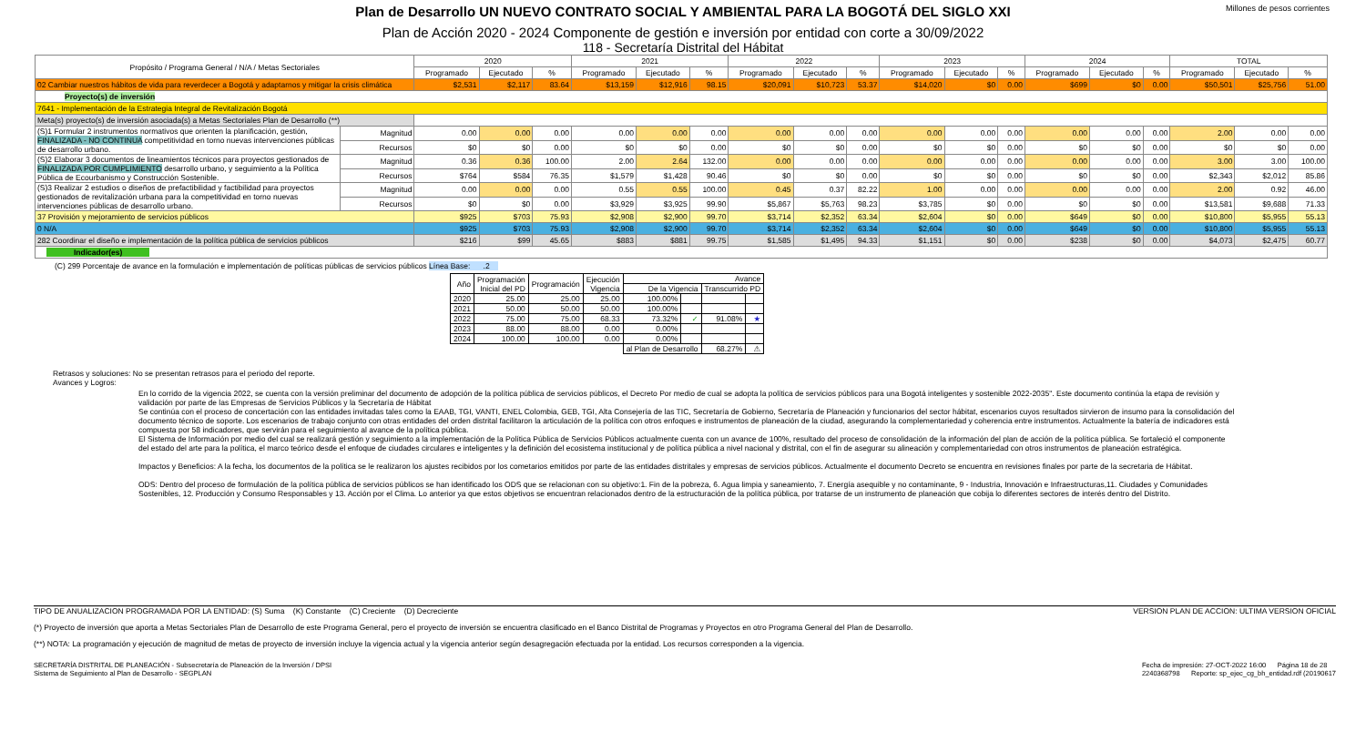Millones de pesos corrientes
Plan de Desarrollo UN NUEVO CONTRATO SOCIAL Y AMBIENTAL PARA LA BOGOTÁ DEL SIGLO XXI
Plan de Acción 2020 - 2024 Componente de gestión e inversión por entidad con corte a 30/09/2022
118 - Secretaría Distrital del Hábitat
| Propósito / Programa General / N/A / Metas Sectoriales | | 2020 | | | 2021 | | | 2022 | | | 2023 | | | 2024 | | | TOTAL | | |
| --- | --- | --- | --- | --- | --- | --- | --- | --- | --- | --- | --- | --- | --- | --- | --- | --- | --- | --- | --- |
| | | Programado | Ejecutado | % | Programado | Ejecutado | % | Programado | Ejecutado | % | Programado | Ejecutado | % | Programado | Ejecutado | % | Programado | Ejecutado | % |
| 02 Cambiar nuestros hábitos de vida para reverdecer a Bogotá y adaptarnos y mitigar la crisis climática | | $2,531 | $2,117 | 83.64 | $13,159 | $12,916 | 98.15 | $20,091 | $10,723 | 53.37 | $14,020 | $0 | 0.00 | $699 | $0 | 0.00 | $50,501 | $25,756 | 51.00 |
| Proyecto(s) de inversión | | | | | | | | | | | | | | | | | | | |
| 7641 - Implementación de la Estrategia Integral de Revitalización Bogotá | | | | | | | | | | | | | | | | | | | |
| Meta(s) proyecto(s) de inversión asociada(s) a Metas Sectoriales Plan de Desarrollo (**) | | | | | | | | | | | | | | | | | | | |
| (S)1 Formular 2 instrumentos normativos que orienten la planificación, gestión, FINALIZADA - NO CONTINUA competitividad en torno nuevas intervenciones públicas de desarrollo urbano. | Magnitud | 0.00 | 0.00 | 0.00 | 0.00 | 0.00 | 0.00 | 0.00 | 0.00 | 0.00 | 0.00 | 0.00 | 0.00 | 0.00 | 0.00 | 0.00 | 2.00 | 0.00 | 0.00 |
| | Recursos | $0 | $0 | 0.00 | $0 | $0 | 0.00 | $0 | $0 | 0.00 | $0 | $0 | 0.00 | $0 | $0 | 0.00 | $0 | $0 | 0.00 |
| (S)2 Elaborar 3 documentos de lineamientos técnicos para proyectos gestionados de FINALIZADA POR CUMPLIMIENTO desarrollo urbano, y seguimiento a la Política Pública de Ecourbanismo y Construcción Sostenible. | Magnitud | 0.36 | 0.36 | 100.00 | 2.00 | 2.64 | 132.00 | 0.00 | 0.00 | 0.00 | 0.00 | 0.00 | 0.00 | 0.00 | 0.00 | 0.00 | 3.00 | 3.00 | 100.00 |
| | Recursos | $764 | $584 | 76.35 | $1,579 | $1,428 | 90.46 | $0 | $0 | 0.00 | $0 | $0 | 0.00 | $0 | $0 | 0.00 | $2,343 | $2,012 | 85.86 |
| (S)3 Realizar 2 estudios o diseños de prefactibilidad y factibilidad para proyectos gestionados de revitalización urbana para la competitividad en torno nuevas intervenciones públicas de desarrollo urbano. | Magnitud | 0.00 | 0.00 | 0.00 | 0.55 | 0.55 | 100.00 | 0.45 | 0.37 | 82.22 | 1.00 | 0.00 | 0.00 | 0.00 | 0.00 | 0.00 | 2.00 | 0.92 | 46.00 |
| | Recursos | $0 | $0 | 0.00 | $3,929 | $3,925 | 99.90 | $5,867 | $5,763 | 98.23 | $3,785 | $0 | 0.00 | $0 | $0 | 0.00 | $13,581 | $9,688 | 71.33 |
| 37 Provisión y mejoramiento de servicios públicos | | $925 | $703 | 75.93 | $2,908 | $2,900 | 99.70 | $3,714 | $2,352 | 63.34 | $2,604 | $0 | 0.00 | $649 | $0 | 0.00 | $10,800 | $5,955 | 55.13 |
| 0 N/A | | $925 | $703 | 75.93 | $2,908 | $2,900 | 99.70 | $3,714 | $2,352 | 63.34 | $2,604 | $0 | 0.00 | $649 | $0 | 0.00 | $10,800 | $5,955 | 55.13 |
| 282 Coordinar el diseño e implementación de la política pública de servicios públicos | | $216 | $99 | 45.65 | $883 | $881 | 99.75 | $1,585 | $1,495 | 94.33 | $1,151 | $0 | 0.00 | $238 | $0 | 0.00 | $4,073 | $2,475 | 60.77 |
| Indicador(es) | | | | | | | | | | | | | | | | | | | |
(C) 299 Porcentaje de avance en la formulación e implementación de políticas públicas de servicios públicos Línea Base: .2
| Año | Programación Inicial del PD | Programación | Ejecución Vigencia | Avance | | | |
| --- | --- | --- | --- | --- | --- | --- | --- |
| | | | | De la Vigencia | | Transcurrido PD | |
| 2020 | 25.00 | 25.00 | 25.00 | 100.00% | | | |
| 2021 | 50.00 | 50.00 | 50.00 | 100.00% | | | |
| 2022 | 75.00 | 75.00 | 68.33 | 73.32% | ✓ | 91.08% | ★ |
| 2023 | 88.00 | 88.00 | 0.00 | 0.00% | | | |
| 2024 | 100.00 | 100.00 | 0.00 | 0.00% | | | |
| | | | | al Plan de Desarrollo | | 68.27% | ⚠ |
Retrasos y soluciones: No se presentan retrasos para el periodo del reporte.
Avances y Logros:
En lo corrido de la vigencia 2022, se cuenta con la versión preliminar del documento de adopción de la política pública de servicios públicos, el Decreto Por medio de cual se adopta la política de servicios públicos para una Bogotá inteligentes y sostenible 2022-2035". Este documento continúa la etapa de revisión y validación por parte de las Empresas de Servicios Públicos y la Secretaría de Hábitat
Se continúa con el proceso de concertación con las entidades invitadas tales como la EAAB, TGI, VANTI, ENEL Colombia, GEB, TGI, Alta Consejería de las TIC, Secretaría de Gobierno, Secretaría de Planeación y funcionarios del sector hábitat, escenarios cuyos resultados sirvieron de insumo para la consolidación del documento técnico de soporte. Los escenarios de trabajo conjunto con otras entidades del orden distrital facilitaron la articulación de la política con otros enfoques e instrumentos de planeación de la ciudad, asegurando la complementariedad y coherencia entre instrumentos. Actualmente la batería de indicadores está compuesta por 58 indicadores, que servirán para el seguimiento al avance de la política pública.
El Sistema de Información por medio del cual se realizará gestión y seguimiento a la implementación de la Política Pública de Servicios Públicos actualmente cuenta con un avance de 100%, resultado del proceso de consolidación de la información del plan de acción de la política pública. Se fortaleció el componente del estado del arte para la política, el marco teórico desde el enfoque de ciudades circulares e inteligentes y la definición del ecosistema institucional y de política pública a nivel nacional y distrital, con el fin de asegurar su alineación y complementariedad con otros instrumentos de planeación estratégica.
Impactos y Beneficios: A la fecha, los documentos de la política se le realizaron los ajustes recibidos por los cometarios emitidos por parte de las entidades distritales y empresas de servicios públicos. Actualmente el documento Decreto se encuentra en revisiones finales por parte de la secretaria de Hábitat.
ODS: Dentro del proceso de formulación de la política pública de servicios públicos se han identificado los ODS que se relacionan con su objetivo:1. Fin de la pobreza, 6. Agua limpia y saneamiento, 7. Energía asequible y no contaminante, 9 - Industria, Innovación e Infraestructuras,11. Ciudades y Comunidades Sostenibles, 12. Producción y Consumo Responsables y 13. Acción por el Clima. Lo anterior ya que estos objetivos se encuentran relacionados dentro de la estructuración de la política pública, por tratarse de un instrumento de planeación que cobija lo diferentes sectores de interés dentro del Distrito.
TIPO DE ANUALIZACION PROGRAMADA POR LA ENTIDAD: (S) Suma (K) Constante (C) Creciente (D) Decreciente VERSION PLAN DE ACCION: ULTIMA VERSION OFICIAL
(*) Proyecto de inversión que aporta a Metas Sectoriales Plan de Desarrollo de este Programa General, pero el proyecto de inversión se encuentra clasificado en el Banco Distrital de Programas y Proyectos en otro Programa General del Plan de Desarrollo.
(**) NOTA: La programación y ejecución de magnitud de metas de proyecto de inversión incluye la vigencia actual y la vigencia anterior según desagregación efectuada por la entidad. Los recursos corresponden a la vigencia.
SECRETARÍA DISTRITAL DE PLANEACIÓN - Subsecretaría de Planeación de la Inversión / DPSI
Sistema de Seguimiento al Plan de Desarrollo - SEGPLAN Fecha de impresión: 27-OCT-2022 16:00 Página 18 de 28
2240368798 Reporte: sp_ejec_cg_bh_entidad.rdf (20190617